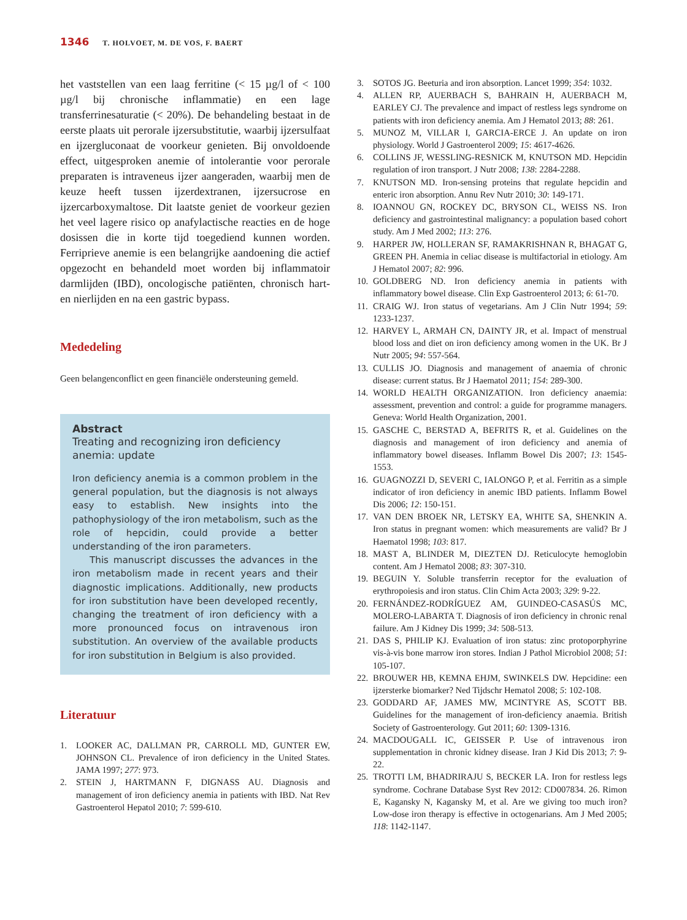1346 T. HOLVOET, M. DE VOS, F. BAERT
het vaststellen van een laag ferritine (< 15 µg/l of < 100 µg/l bij chronische inflammatie) en een lage transferrinesaturatie (< 20%). De behandeling bestaat in de eerste plaats uit perorale ijzersubstitutie, waarbij ijzersulfaat en ijzergluconaat de voorkeur genieten. Bij onvoldoende effect, uitgesproken anemie of intolerantie voor perorale preparaten is intraveneus ijzer aangeraden, waarbij men de keuze heeft tussen ijzerdextranen, ijzersucrose en ijzercarboxymaltose. Dit laatste geniet de voorkeur gezien het veel lagere risico op anafylactische reacties en de hoge dosissen die in korte tijd toegediend kunnen worden. Ferriprieve anemie is een belangrijke aandoening die actief opgezocht en behandeld moet worden bij inflammatoir darmlijden (IBD), oncologische patiënten, chronisch hart- en nierlijden en na een gastric bypass.
Mededeling
Geen belangenconflict en geen financiële ondersteuning gemeld.
Abstract
Treating and recognizing iron deficiency anemia: update
Iron deficiency anemia is a common problem in the general population, but the diagnosis is not always easy to establish. New insights into the pathophysiology of the iron metabolism, such as the role of hepcidin, could provide a better understanding of the iron parameters.
This manuscript discusses the advances in the iron metabolism made in recent years and their diagnostic implications. Additionally, new products for iron substitution have been developed recently, changing the treatment of iron deficiency with a more pronounced focus on intravenous iron substitution. An overview of the available products for iron substitution in Belgium is also provided.
Literatuur
1. LOOKER AC, DALLMAN PR, CARROLL MD, GUNTER EW, JOHNSON CL. Prevalence of iron deficiency in the United States. JAMA 1997; 277: 973.
2. STEIN J, HARTMANN F, DIGNASS AU. Diagnosis and management of iron deficiency anemia in patients with IBD. Nat Rev Gastroenterol Hepatol 2010; 7: 599-610.
3. SOTOS JG. Beeturia and iron absorption. Lancet 1999; 354: 1032.
4. ALLEN RP, AUERBACH S, BAHRAIN H, AUERBACH M, EARLEY CJ. The prevalence and impact of restless legs syndrome on patients with iron deficiency anemia. Am J Hematol 2013; 88: 261.
5. MUNOZ M, VILLAR I, GARCIA-ERCE J. An update on iron physiology. World J Gastroenterol 2009; 15: 4617-4626.
6. COLLINS JF, WESSLING-RESNICK M, KNUTSON MD. Hepcidin regulation of iron transport. J Nutr 2008; 138: 2284-2288.
7. KNUTSON MD. Iron-sensing proteins that regulate hepcidin and enteric iron absorption. Annu Rev Nutr 2010; 30: 149-171.
8. IOANNOU GN, ROCKEY DC, BRYSON CL, WEISS NS. Iron deficiency and gastrointestinal malignancy: a population based cohort study. Am J Med 2002; 113: 276.
9. HARPER JW, HOLLERAN SF, RAMAKRISHNAN R, BHAGAT G, GREEN PH. Anemia in celiac disease is multifactorial in etiology. Am J Hematol 2007; 82: 996.
10. GOLDBERG ND. Iron deficiency anemia in patients with inflammatory bowel disease. Clin Exp Gastroenterol 2013; 6: 61-70.
11. CRAIG WJ. Iron status of vegetarians. Am J Clin Nutr 1994; 59: 1233-1237.
12. HARVEY L, ARMAH CN, DAINTY JR, et al. Impact of menstrual blood loss and diet on iron deficiency among women in the UK. Br J Nutr 2005; 94: 557-564.
13. CULLIS JO. Diagnosis and management of anaemia of chronic disease: current status. Br J Haematol 2011; 154: 289-300.
14. WORLD HEALTH ORGANIZATION. Iron deficiency anaemia: assessment, prevention and control: a guide for programme managers. Geneva: World Health Organization, 2001.
15. GASCHE C, BERSTAD A, BEFRITS R, et al. Guidelines on the diagnosis and management of iron deficiency and anemia of inflammatory bowel diseases. Inflamm Bowel Dis 2007; 13: 1545-1553.
16. GUAGNOZZI D, SEVERI C, IALONGO P, et al. Ferritin as a simple indicator of iron deficiency in anemic IBD patients. Inflamm Bowel Dis 2006; 12: 150-151.
17. VAN DEN BROEK NR, LETSKY EA, WHITE SA, SHENKIN A. Iron status in pregnant women: which measurements are valid? Br J Haematol 1998; 103: 817.
18. MAST A, BLINDER M, DIEZTEN DJ. Reticulocyte hemoglobin content. Am J Hematol 2008; 83: 307-310.
19. BEGUIN Y. Soluble transferrin receptor for the evaluation of erythropoiesis and iron status. Clin Chim Acta 2003; 329: 9-22.
20. FERNÁNDEZ-RODRÍGUEZ AM, GUINDEO-CASASÚS MC, MOLERO-LABARTA T. Diagnosis of iron deficiency in chronic renal failure. Am J Kidney Dis 1999; 34: 508-513.
21. DAS S, PHILIP KJ. Evaluation of iron status: zinc protoporphyrine vis-à-vis bone marrow iron stores. Indian J Pathol Microbiol 2008; 51: 105-107.
22. BROUWER HB, KEMNA EHJM, SWINKELS DW. Hepcidine: een ijzersterke biomarker? Ned Tijdschr Hematol 2008; 5: 102-108.
23. GODDARD AF, JAMES MW, MCINTYRE AS, SCOTT BB. Guidelines for the management of iron-deficiency anaemia. British Society of Gastroenterology. Gut 2011; 60: 1309-1316.
24. MACDOUGALL IC, GEISSER P. Use of intravenous iron supplementation in chronic kidney disease. Iran J Kid Dis 2013; 7: 9-22.
25. TROTTI LM, BHADRIRAJU S, BECKER LA. Iron for restless legs syndrome. Cochrane Database Syst Rev 2012: CD007834. 26. Rimon E, Kagansky N, Kagansky M, et al. Are we giving too much iron? Low-dose iron therapy is effective in octogenarians. Am J Med 2005; 118: 1142-1147.